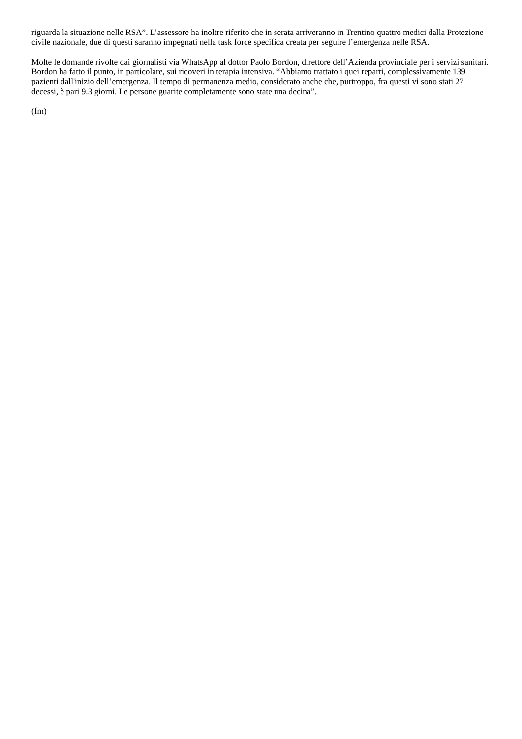riguarda la situazione nelle RSA”. L’assessore ha inoltre riferito che in serata arriveranno in Trentino quattro medici dalla Protezione civile nazionale, due di questi saranno impegnati nella task force specifica creata per seguire l’emergenza nelle RSA.
Molte le domande rivolte dai giornalisti via WhatsApp al dottor Paolo Bordon, direttore dell’Azienda provinciale per i servizi sanitari. Bordon ha fatto il punto, in particolare, sui ricoveri in terapia intensiva. “Abbiamo trattato i quei reparti, complessivamente 139 pazienti dall'inizio dell’emergenza. Il tempo di permanenza medio, considerato anche che, purtroppo, fra questi vi sono stati 27 decessi, è pari 9.3 giorni. Le persone guarite completamente sono state una decina”.
(fm)